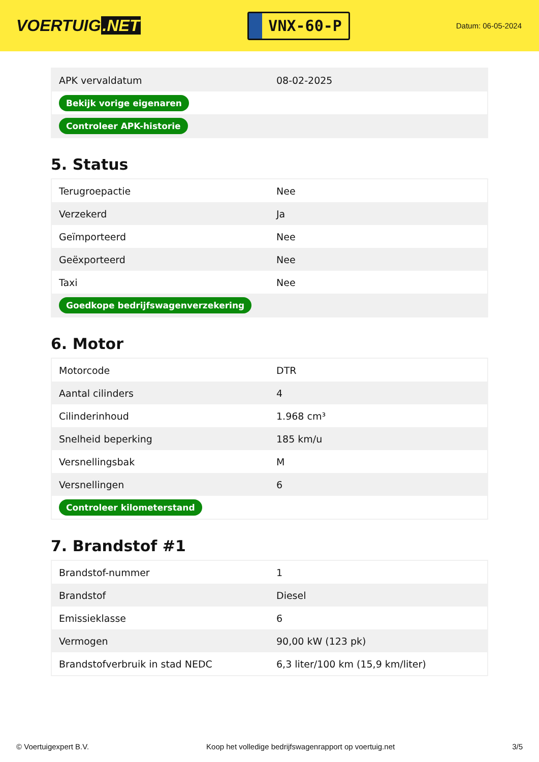VOERTUIG.NET
VNX-60-P
Datum: 06-05-2024
| APK vervaldatum | 08-02-2025 |
| Bekijk vorige eigenaren | |
| Controleer APK-historie | |
5. Status
| Terugroepactie | Nee |
| Verzekerd | Ja |
| Geïmporteerd | Nee |
| Geëxporteerd | Nee |
| Taxi | Nee |
| Goedkope bedrijfswagenverzekering | |
6. Motor
| Motorcode | DTR |
| Aantal cilinders | 4 |
| Cilinderinhoud | 1.968 cm³ |
| Snelheid beperking | 185 km/u |
| Versnellingsbak | M |
| Versnellingen | 6 |
| Controleer kilometerstand | |
7. Brandstof #1
| Brandstof-nummer | 1 |
| Brandstof | Diesel |
| Emissieklasse | 6 |
| Vermogen | 90,00 kW (123 pk) |
| Brandstofverbruik in stad NEDC | 6,3 liter/100 km (15,9 km/liter) |
© Voertuigexpert B.V. Koop het volledige bedrijfswagenrapport op voertuig.net 3/5